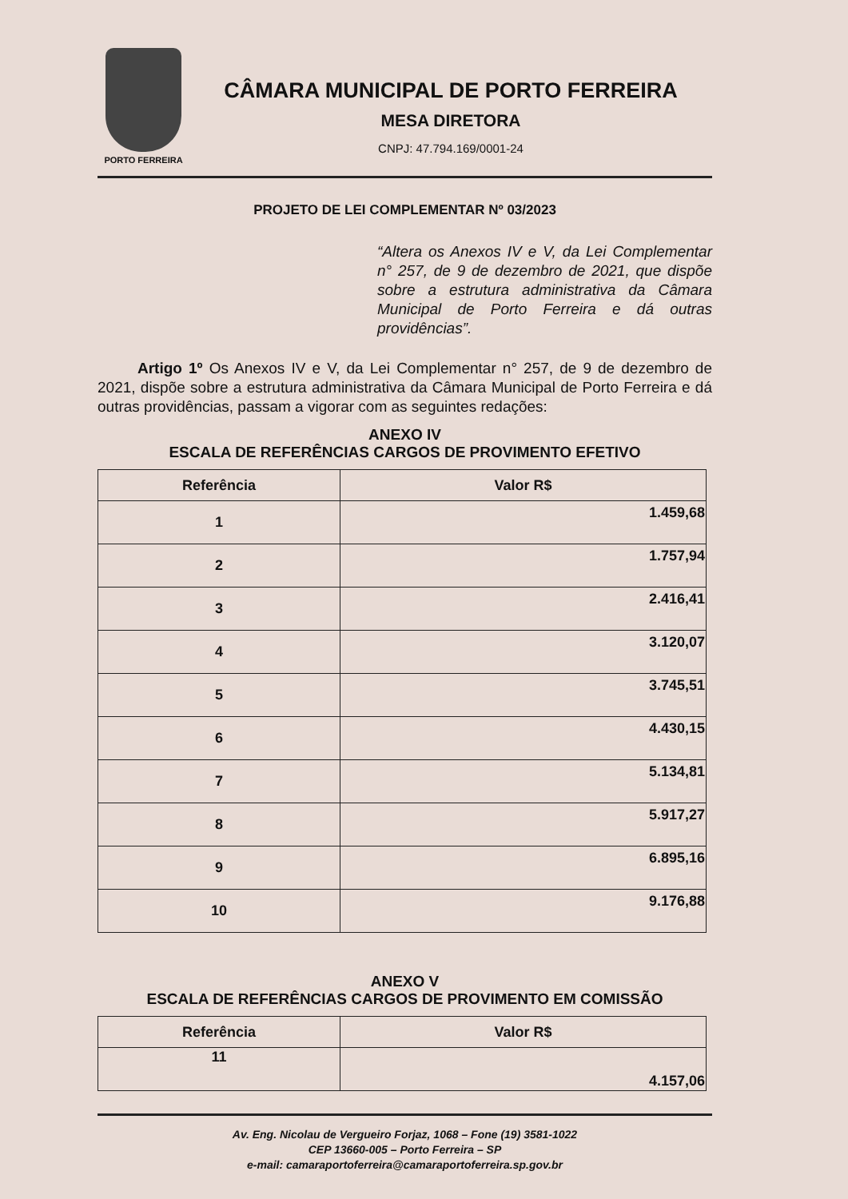PORTO FERREIRA
CÂMARA MUNICIPAL DE PORTO FERREIRA
MESA DIRETORA
CNPJ: 47.794.169/0001-24
PROJETO DE LEI COMPLEMENTAR Nº 03/2023
“Altera os Anexos IV e V, da Lei Complementar n° 257, de 9 de dezembro de 2021, que dispõe sobre a estrutura administrativa da Câmara Municipal de Porto Ferreira e dá outras providências”.
Artigo 1º Os Anexos IV e V, da Lei Complementar n° 257, de 9 de dezembro de 2021, dispõe sobre a estrutura administrativa da Câmara Municipal de Porto Ferreira e dá outras providências, passam a vigorar com as seguintes redações:
ANEXO IV
ESCALA DE REFERÊNCIAS CARGOS DE PROVIMENTO EFETIVO
| Referência | Valor R$ |
| --- | --- |
| 1 | 1.459,68 |
| 2 | 1.757,94 |
| 3 | 2.416,41 |
| 4 | 3.120,07 |
| 5 | 3.745,51 |
| 6 | 4.430,15 |
| 7 | 5.134,81 |
| 8 | 5.917,27 |
| 9 | 6.895,16 |
| 10 | 9.176,88 |
ANEXO V
ESCALA DE REFERÊNCIAS CARGOS DE PROVIMENTO EM COMISSÃO
| Referência | Valor R$ |
| --- | --- |
| 11 | 4.157,06 |
Av. Eng. Nicolau de Vergueiro Forjaz, 1068 – Fone (19) 3581-1022
CEP 13660-005 – Porto Ferreira – SP
e-mail: camaraportoferreira@camaraportoferreira.sp.gov.br